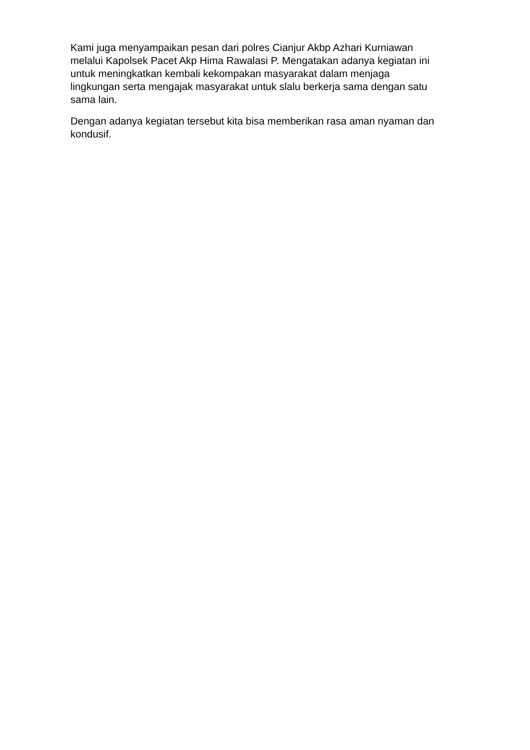Kami juga menyampaikan pesan dari polres Cianjur Akbp Azhari Kurniawan
melalui Kapolsek Pacet Akp Hima Rawalasi P. Mengatakan adanya kegiatan ini
untuk meningkatkan kembali kekompakan masyarakat dalam menjaga
lingkungan serta mengajak masyarakat untuk slalu berkerja sama dengan satu
sama lain.
Dengan adanya kegiatan tersebut kita bisa memberikan rasa aman nyaman dan
kondusif.